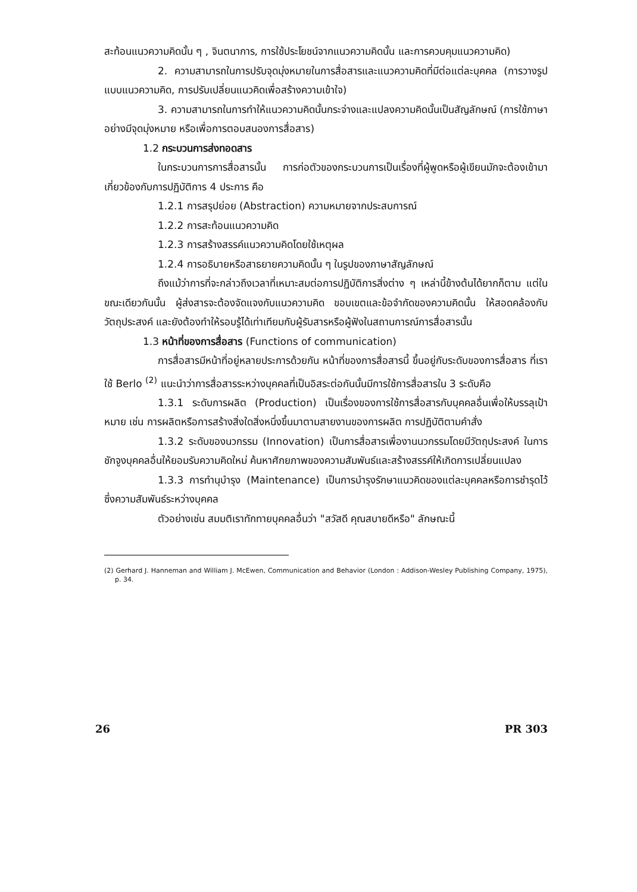สะท้อนแนวความคิดนั้น ๆ , จินตนาการ, การใช้ประโยชน์จากแนวความคิดนั้น และการควบคุมแนวความคิด)
2. ความสามารถในการปรับจุดมุ่งหมายในการสื่อสารและแนวความคิดที่มีต่อแต่ละบุคคล (การวางรูปแบบแนวความคิด, การปรับเปลี่ยนแนวคิดเพื่อสร้างความเข้าใจ)
3. ความสามารถในการทำให้แนวความคิดนั้นกระจ่างและแปลงความคิดนั้นเป็นสัญลักษณ์ (การใช้ภาษาอย่างมีจุดมุ่งหมาย หรือเพื่อการตอบสนองการสื่อสาร)
1.2 กระบวนการส่งทอดสาร
ในกระบวนการการสื่อสารนั้น การก่อตัวของกระบวนการเป็นเรื่องที่ผู้พูดหรือผู้เขียนมักจะต้องเข้ามาเกี่ยวข้องกับการปฏิบัติการ 4 ประการ คือ
1.2.1 การสรุปย่อย (Abstraction) ความหมายจากประสบการณ์
1.2.2 การสะท้อนแนวความคิด
1.2.3 การสร้างสรรค์แนวความคิดโดยใช้เหตุผล
1.2.4 การอธิบายหรือสาธยายความคิดนั้น ๆ ในรูปของภาษาสัญลักษณ์
ถึงแม้ว่าการที่จะกล่าวถึงเวลาที่เหมาะสมต่อการปฏิบัติการสิ่งต่าง ๆ เหล่านี้ข้างต้นได้ยากก็ตาม แต่ในขณะเดียวกันนั้น ผู้ส่งสารจะต้องจัดแจงกับแนวความคิด ขอบเขตและข้อจำกัดของความคิดนั้น ให้สอดคล้องกับวัตถุประสงค์ และยังต้องทำให้รอบรู้ได้เท่าเทียมกับผู้รับสารหรือผู้ฟังในสถานการณ์การสื่อสารนั้น
1.3 หน้าที่ของการสื่อสาร (Functions of communication)
การสื่อสารมีหน้าที่อยู่หลายประการด้วยกัน หน้าที่ของการสื่อสารนี้ ขึ้นอยู่กับระดับของการสื่อสาร ที่เราใช้ Berlo <sup>(2)</sup> แนะนำว่าการสื่อสารระหว่างบุคคลที่เป็นอิสระต่อกันนั้นมีการใช้การสื่อสารใน 3 ระดับคือ
1.3.1 ระดับการผลิต (Production) เป็นเรื่องของการใช้การสื่อสารกับบุคคลอื่นเพื่อให้บรรลุเป้าหมาย เช่น การผลิตหรือการสร้างสิ่งใดสิ่งหนึ่งขึ้นมาตามสายงานของการผลิต การปฏิบัติตามคำสั่ง
1.3.2 ระดับของนวกรรม (Innovation) เป็นการสื่อสารเพื่องานนวกรรมโดยมีวัตถุประสงค์ ในการชักจูงบุคคลอื่นให้ยอมรับความคิดใหม่ ค้นหาศักยภาพของความสัมพันธ์และสร้างสรรค์ให้เกิดการเปลี่ยนแปลง
1.3.3 การทำนุบำรุง (Maintenance) เป็นการบำรุงรักษาแนวคิดของแต่ละบุคคลหรือการชำรุดไว้ซึ่งความสัมพันธ์ระหว่างบุคคล
ตัวอย่างเช่น สมมติเราทักทายบุคคลอื่นว่า "สวัสดี คุณสบายดีหรือ" ลักษณะนี้
(2) Gerhard J. Hanneman and William J. McEwen, Communication and Behavior (London : Addison-Wesley Publishing Company, 1975), p. 34.
26 PR 303